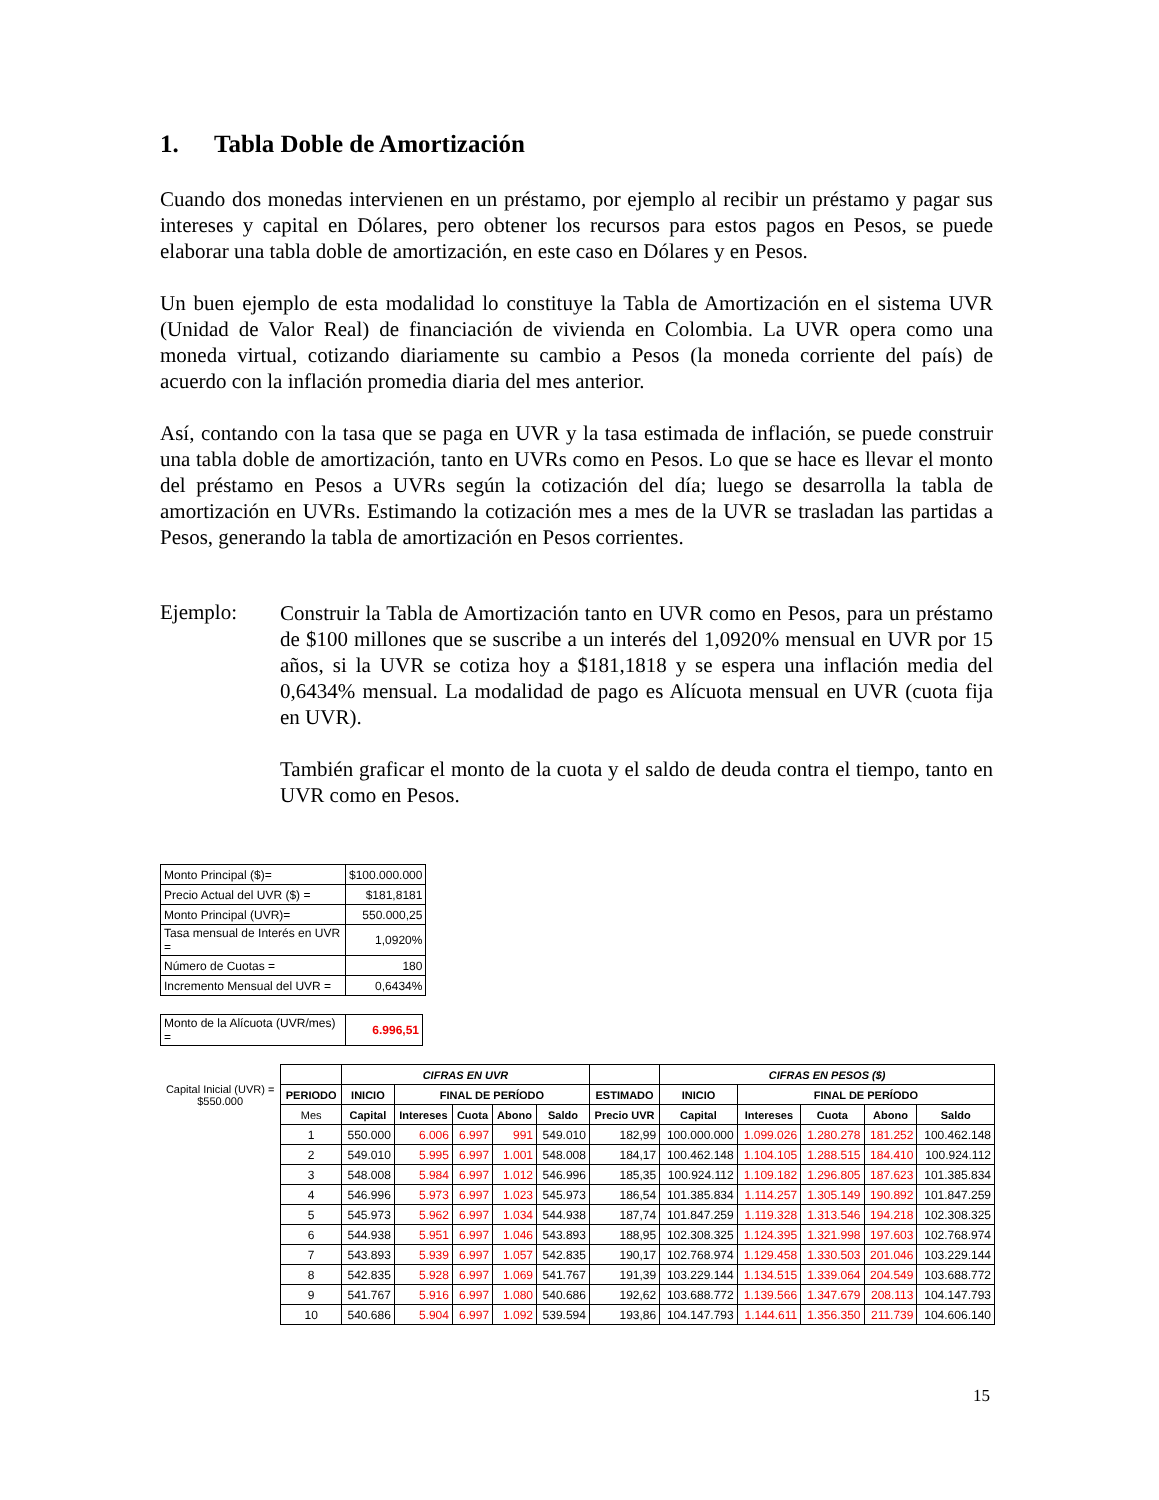1. Tabla Doble de Amortización
Cuando dos monedas intervienen en un préstamo, por ejemplo al recibir un préstamo y pagar sus intereses y capital en Dólares, pero obtener los recursos para estos pagos en Pesos, se puede elaborar una tabla doble de amortización, en este caso en Dólares y en Pesos.
Un buen ejemplo de esta modalidad lo constituye la Tabla de Amortización en el sistema UVR (Unidad de Valor Real) de financiación de vivienda en Colombia. La UVR opera como una moneda virtual, cotizando diariamente su cambio a Pesos (la moneda corriente del país) de acuerdo con la inflación promedia diaria del mes anterior.
Así, contando con la tasa que se paga en UVR y la tasa estimada de inflación, se puede construir una tabla doble de amortización, tanto en UVRs como en Pesos. Lo que se hace es llevar el monto del préstamo en Pesos a UVRs según la cotización del día; luego se desarrolla la tabla de amortización en UVRs. Estimando la cotización mes a mes de la UVR se trasladan las partidas a Pesos, generando la tabla de amortización en Pesos corrientes.
Ejemplo:
Construir la Tabla de Amortización tanto en UVR como en Pesos, para un préstamo de $100 millones que se suscribe a un interés del 1,0920% mensual en UVR por 15 años, si la UVR se cotiza hoy a $181,1818 y se espera una inflación media del 0,6434% mensual. La modalidad de pago es Alícuota mensual en UVR (cuota fija en UVR).
También graficar el monto de la cuota y el saldo de deuda contra el tiempo, tanto en UVR como en Pesos.
| Monto Principal ($)= | $100.000.000 |
| Precio Actual del UVR ($) = | $181,8181 |
| Monto Principal (UVR)= | 550.000,25 |
| Tasa mensual de Interés en UVR = | 1,0920% |
| Número de Cuotas = | 180 |
| Incremento Mensual del UVR = | 0,6434% |
| Monto de la Alícuota (UVR/mes) = | 6.996,51 |
| Capital Inicial (UVR) = $550.000 | | CIFRAS EN UVR | | | | | | CIFRAS EN PESOS ($) | | | | |
| --- | --- | --- | --- | --- | --- | --- | --- | --- | --- | --- | --- | --- |
| | PERIODO | INICIO | FINAL DE PERÍODO | | | | ESTIMADO | INICIO | FINAL DE PERÍODO | | | |
| | Mes | Capital | Intereses | Cuota | Abono | Saldo | Precio UVR | Capital | Intereses | Cuota | Abono | Saldo |
| | 1 | 550.000 | 6.006 | 6.997 | 991 | 549.010 | 182,99 | 100.000.000 | 1.099.026 | 1.280.278 | 181.252 | 100.462.148 |
| | 2 | 549.010 | 5.995 | 6.997 | 1.001 | 548.008 | 184,17 | 100.462.148 | 1.104.105 | 1.288.515 | 184.410 | 100.924.112 |
| | 3 | 548.008 | 5.984 | 6.997 | 1.012 | 546.996 | 185,35 | 100.924.112 | 1.109.182 | 1.296.805 | 187.623 | 101.385.834 |
| | 4 | 546.996 | 5.973 | 6.997 | 1.023 | 545.973 | 186,54 | 101.385.834 | 1.114.257 | 1.305.149 | 190.892 | 101.847.259 |
| | 5 | 545.973 | 5.962 | 6.997 | 1.034 | 544.938 | 187,74 | 101.847.259 | 1.119.328 | 1.313.546 | 194.218 | 102.308.325 |
| | 6 | 544.938 | 5.951 | 6.997 | 1.046 | 543.893 | 188,95 | 102.308.325 | 1.124.395 | 1.321.998 | 197.603 | 102.768.974 |
| | 7 | 543.893 | 5.939 | 6.997 | 1.057 | 542.835 | 190,17 | 102.768.974 | 1.129.458 | 1.330.503 | 201.046 | 103.229.144 |
| | 8 | 542.835 | 5.928 | 6.997 | 1.069 | 541.767 | 191,39 | 103.229.144 | 1.134.515 | 1.339.064 | 204.549 | 103.688.772 |
| | 9 | 541.767 | 5.916 | 6.997 | 1.080 | 540.686 | 192,62 | 103.688.772 | 1.139.566 | 1.347.679 | 208.113 | 104.147.793 |
| | 10 | 540.686 | 5.904 | 6.997 | 1.092 | 539.594 | 193,86 | 104.147.793 | 1.144.611 | 1.356.350 | 211.739 | 104.606.140 |
15